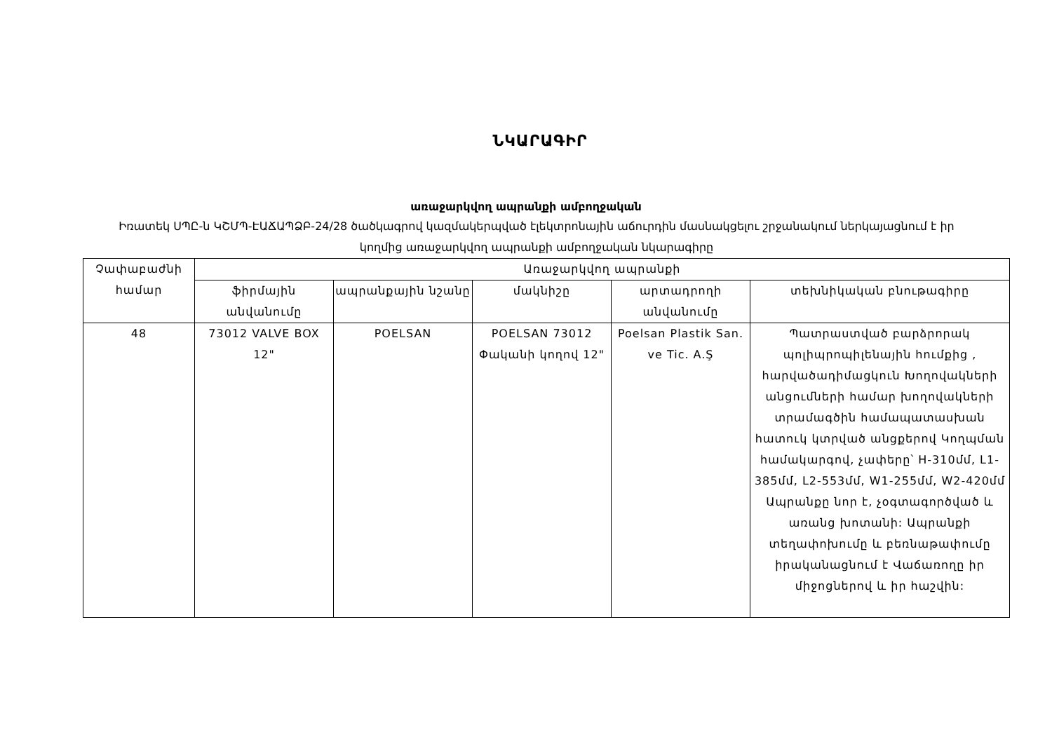ՆԿԱՐԱԳԻՐ
առաջարկվող ապրանքի ամբողջական
Իռատեկ ՍՊԸ-ն ԿՇՄՊ-ԷԱՃԱՊՁԲ-24/28 ծածկագրով կազմակերպված էլեկտրոնային աճուրդին մասնակցելու շրջանակում ներկայացնում է իր կողմից առաջարկվող ապրանքի ամբողջական նկարագիրը
| Չափաբաժնի համար | Առաջարկվող ապրանքի | | | | |
| --- | --- | --- | --- | --- | --- |
| | ֆիրմային անվանումը | ապրանքային նշանը | մակնիշը | արտադրողի անվանումը | տեխնիկական բնութագիրը |
| 48 | 73012 VALVE BOX 12" | POELSAN | POELSAN 73012 Փականի կողով 12" | Poelsan Plastik San. ve Tic. A.Ş | Պատրաստված բարձրորակ պոլիպրոպիլենային հումքից , հարվածադիմացկուն Խողովակների անցումների համար խողովակների տրամագծին համապատասխան հատուկ կտրված անցքերով Կողպման համակարգով, չափերը՝ H-310մմ, L1-385մմ, L2-553մմ, W1-255մմ, W2-420մմ Ապրանքը նոր է, չօգտագործված և առանց խոտանի: Ապրանքի տեղափոխումը և բեռնաթափումը իրականացնում է Վաճառողը իր միջոցներով և իր հաշվին: |